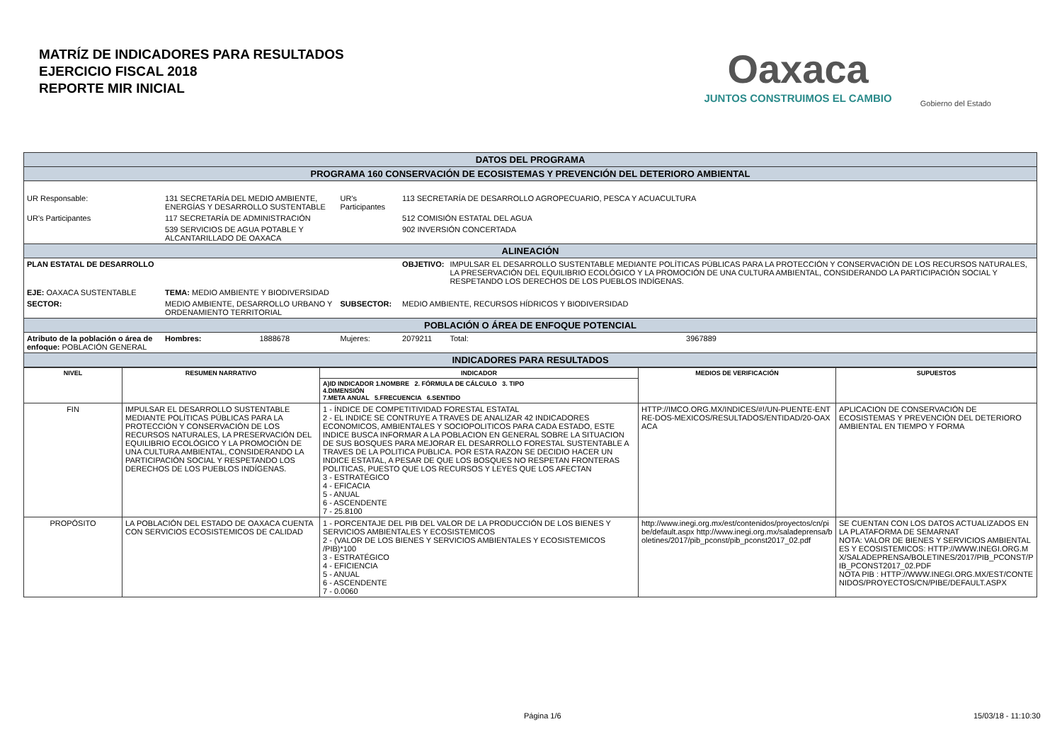MATRÍZ DE INDICADORES PARA RESULTADOS
EJERCICIO FISCAL 2018
REPORTE MIR INICIAL
Oaxaca
JUNTOS CONSTRUIMOS EL CAMBIO
Gobierno del Estado
| DATOS DEL PROGRAMA | | | | | | | |
| PROGRAMA 160 CONSERVACIÓN DE ECOSISTEMAS Y PREVENCIÓN DEL DETERIORO AMBIENTAL | | | | | | | |
| UR Responsable: | 131 SECRETARÍA DEL MEDIO AMBIENTE, ENERGÍAS Y DESARROLLO SUSTENTABLE | | | UR's Participantes | 113 SECRETARÍA DE DESARROLLO AGROPECUARIO, PESCA Y ACUACULTURA | | |
| UR's Participantes | 117 SECRETARÍA DE ADMINISTRACIÓN | | | | 512 COMISIÓN ESTATAL DEL AGUA | | |
| | 539 SERVICIOS DE AGUA POTABLE Y ALCANTARILLADO DE OAXACA | | | | 902 INVERSIÓN CONCERTADA | | |
| ALINEACIÓN | | | | | | | |
| PLAN ESTATAL DE DESARROLLO | | | | | OBJETIVO: | IMPULSAR EL DESARROLLO SUSTENTABLE MEDIANTE POLÍTICAS PÚBLICAS PARA LA PROTECCIÓN Y CONSERVACIÓN DE LOS RECURSOS NATURALES, LA PRESERVACIÓN DEL EQUILIBRIO ECOLÓGICO Y LA PROMOCIÓN DE UNA CULTURA AMBIENTAL, CONSIDERANDO LA PARTICIPACIÓN SOCIAL Y RESPETANDO LOS DERECHOS DE LOS PUEBLOS INDÍGENAS. | |
| EJE: OAXACA SUSTENTABLE | | TEMA: MEDIO AMBIENTE Y BIODIVERSIDAD | | | | | |
| SECTOR: | MEDIO AMBIENTE, DESARROLLO URBANO Y ORDENAMIENTO TERRITORIAL | | | SUBSECTOR: | MEDIO AMBIENTE, RECURSOS HÍDRICOS Y BIODIVERSIDAD | | |
| POBLACIÓN O ÁREA DE ENFOQUE POTENCIAL | | | | | | | |
| Atributo de la población o área de enfoque: POBLACIÓN GENERAL | | Hombres: | 1888678 | Mujeres: | 2079211 | Total: | 3967889 |
| INDICADORES PARA RESULTADOS | | | | | | | |
| NIVEL | RESUMEN NARRATIVO | INDICADOR | MEDIOS DE VERIFICACIÓN | SUPUESTOS |
| --- | --- | --- | --- | --- |
| | | A)ID INDICADOR 1.NOMBRE 2. FÓRMULA DE CÁLCULO 3. TIPO 4.DIMENSIÓN 7.META ANUAL 5.FRECUENCIA 6.SENTIDO | | |
| FIN | IMPULSAR EL DESARROLLO SUSTENTABLE MEDIANTE POLÍTICAS PÚBLICAS PARA LA PROTECCIÓN Y CONSERVACIÓN DE LOS RECURSOS NATURALES, LA PRESERVACIÓN DEL EQUILIBRIO ECOLÓGICO Y LA PROMOCIÓN DE UNA CULTURA AMBIENTAL, CONSIDERANDO LA PARTICIPACIÓN SOCIAL Y RESPETANDO LOS DERECHOS DE LOS PUEBLOS INDÍGENAS. | 1 - ÍNDICE DE COMPETITIVIDAD FORESTAL ESTATAL 2 - EL INDICE SE CONTRUYE A TRAVES DE ANALIZAR 42 INDICADORES ECONOMICOS, AMBIENTALES Y SOCIOPOLITICOS PARA CADA ESTADO, ESTE INDICE BUSCA INFORMAR A LA POBLACION EN GENERAL SOBRE LA SITUACION DE SUS BOSQUES PARA MEJORAR EL DESARROLLO FORESTAL SUSTENTABLE A TRAVES DE LA POLITICA PUBLICA. POR ESTA RAZON SE DECIDIO HACER UN INDICE ESTATAL, A PESAR DE QUE LOS BOSQUES NO RESPETAN FRONTERAS POLITICAS, PUESTO QUE LOS RECURSOS Y LEYES QUE LOS AFECTAN 3 - ESTRATÉGICO 4 - EFICACIA 5 - ANUAL 6 - ASCENDENTE 7 - 25.8100 | HTTP://IMCO.ORG.MX/INDICES/#!/UN-PUENTE-ENTRE-DOS-MEXICOS/RESULTADOS/ENTIDAD/20-OAXACA | APLICACION DE CONSERVACIÓN DE ECOSISTEMAS Y PREVENCIÓN DEL DETERIORO AMBIENTAL EN TIEMPO Y FORMA |
| PROPÓSITO | LA POBLACIÓN DEL ESTADO DE OAXACA CUENTA CON SERVICIOS ECOSISTEMICOS DE CALIDAD | 1 - PORCENTAJE DEL PIB DEL VALOR DE LA PRODUCCIÓN DE LOS BIENES Y SERVICIOS AMBIENTALES Y ECOSISTEMICOS 2 - (VALOR DE LOS BIENES Y SERVICIOS AMBIENTALES Y ECOSISTEMICOS /PIB)*100 3 - ESTRATÉGICO 4 - EFICIENCIA 5 - ANUAL 6 - ASCENDENTE 7 - 0.0060 | http://www.inegi.org.mx/est/contenidos/proyectos/cn/pibe/default.aspx http://www.inegi.org.mx/saladeprensa/boletines/2017/pib_pconst/pib_pconst2017_02.pdf | SE CUENTAN CON LOS DATOS ACTUALIZADOS EN LA PLATAFORMA DE SEMARNAT NOTA: VALOR DE BIENES Y SERVICIOS AMBIENTALES Y ECOSISTEMICOS: HTTP://WWW.INEGI.ORG.MX/SALADEPRENSA/BOLETINES/2017/PIB_PCONST/PIB_PCONST2017_02.PDF NOTA PIB : HTTP://WWW.INEGI.ORG.MX/EST/CONTENIDOS/PROYECTOS/CN/PIBE/DEFAULT.ASPX |
Página 1/6 15/03/18 - 11:10:30